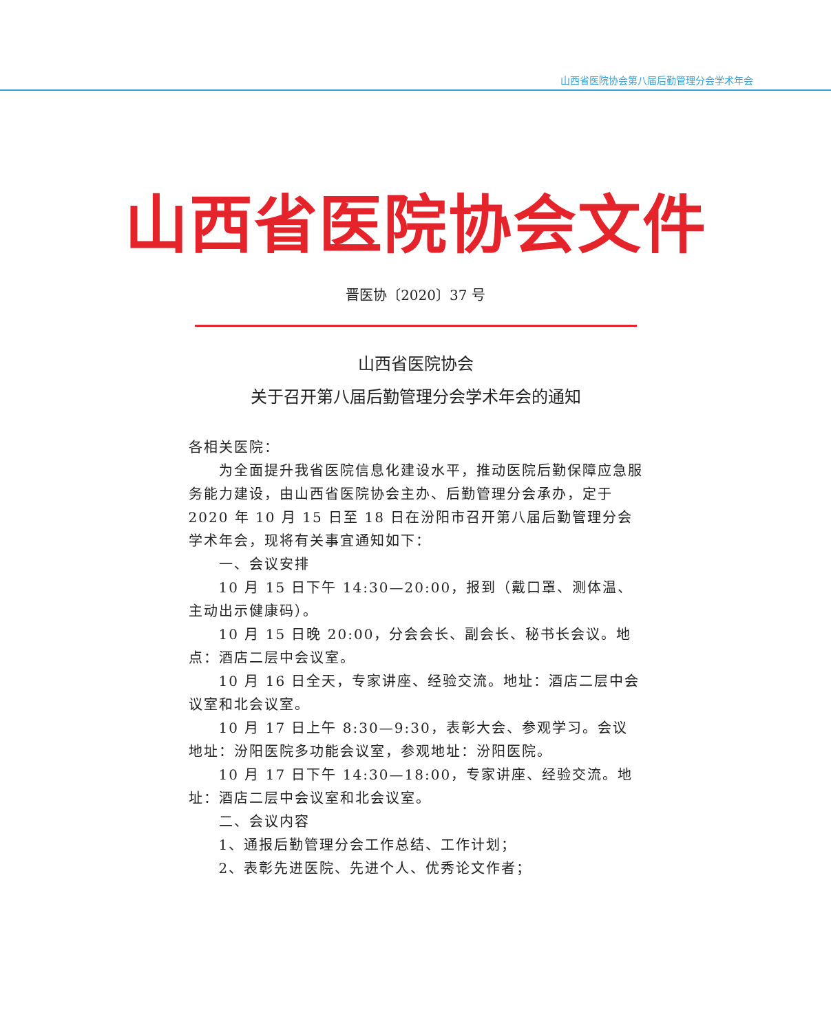山西省医院协会第八届后勤管理分会学术年会
山西省医院协会文件
晋医协〔2020〕37 号
山西省医院协会
关于召开第八届后勤管理分会学术年会的通知
各相关医院：
为全面提升我省医院信息化建设水平，推动医院后勤保障应急服务能力建设，由山西省医院协会主办、后勤管理分会承办，定于 2020 年 10 月 15 日至 18 日在汾阳市召开第八届后勤管理分会学术年会，现将有关事宜通知如下：
一、会议安排
10 月 15 日下午 14:30—20:00，报到（戴口罩、测体温、主动出示健康码）。
10 月 15 日晚 20:00，分会会长、副会长、秘书长会议。地点：酒店二层中会议室。
10 月 16 日全天，专家讲座、经验交流。地址：酒店二层中会议室和北会议室。
10 月 17 日上午 8:30—9:30，表彰大会、参观学习。会议地址：汾阳医院多功能会议室，参观地址：汾阳医院。
10 月 17 日下午 14:30—18:00，专家讲座、经验交流。地址：酒店二层中会议室和北会议室。
二、会议内容
1、通报后勤管理分会工作总结、工作计划；
2、表彰先进医院、先进个人、优秀论文作者；